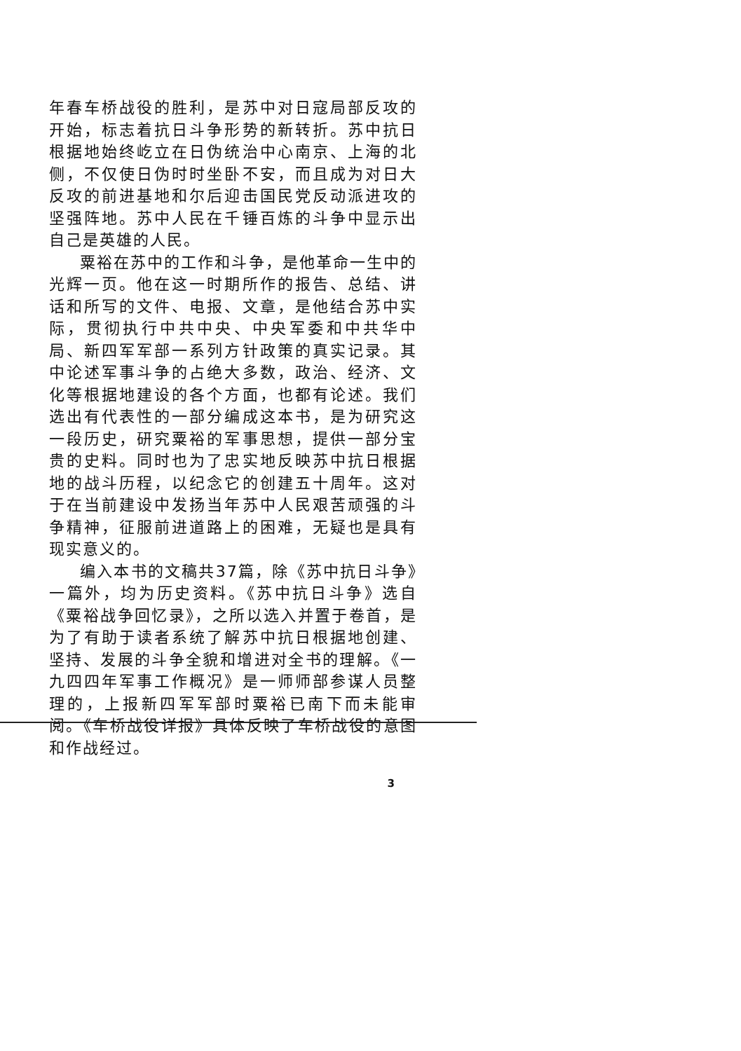年春车桥战役的胜利，是苏中对日寇局部反攻的开始，标志着抗日斗争形势的新转折。苏中抗日根据地始终屹立在日伪统治中心南京、上海的北侧，不仅使日伪时时坐卧不安，而且成为对日大反攻的前进基地和尔后迎击国民党反动派进攻的坚强阵地。苏中人民在千锤百炼的斗争中显示出自己是英雄的人民。
粟裕在苏中的工作和斗争，是他革命一生中的光辉一页。他在这一时期所作的报告、总结、讲话和所写的文件、电报、文章，是他结合苏中实际，贯彻执行中共中央、中央军委和中共华中局、新四军军部一系列方针政策的真实记录。其中论述军事斗争的占绝大多数，政治、经济、文化等根据地建设的各个方面，也都有论述。我们选出有代表性的一部分编成这本书，是为研究这一段历史，研究粟裕的军事思想，提供一部分宝贵的史料。同时也为了忠实地反映苏中抗日根据地的战斗历程，以纪念它的创建五十周年。这对于在当前建设中发扬当年苏中人民艰苦顽强的斗争精神，征服前进道路上的困难，无疑也是具有现实意义的。
编入本书的文稿共37篇，除《苏中抗日斗争》一篇外，均为历史资料。《苏中抗日斗争》选自《粟裕战争回忆录》，之所以选入并置于卷首，是为了有助于读者系统了解苏中抗日根据地创建、坚持、发展的斗争全貌和增进对全书的理解。《一九四四年军事工作概况》是一师师部参谋人员整理的，上报新四军军部时粟裕已南下而未能审阅。《车桥战役详报》具体反映了车桥战役的意图和作战经过。
3